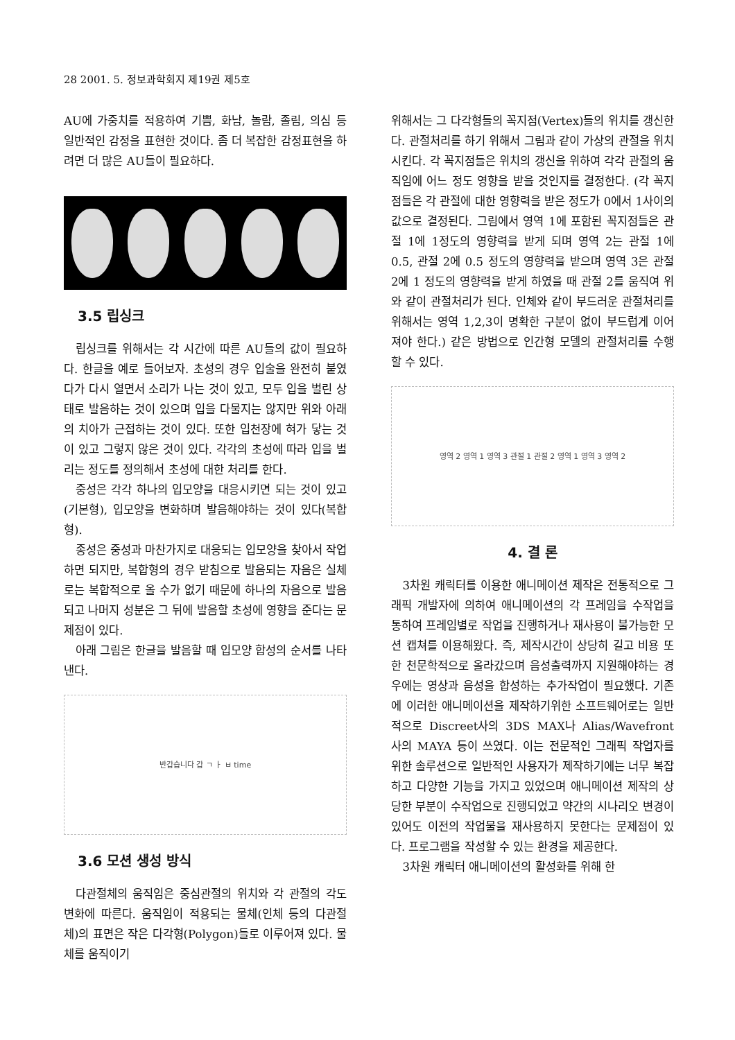28 2001. 5. 정보과학회지 제19권 제5호
AU에 가중치를 적용하여 기쁨, 화남, 놀람, 졸림, 의심 등 일반적인 감정을 표현한 것이다. 좀 더 복잡한 감정표현을 하려면 더 많은 AU들이 필요하다.
3.5 립싱크
립싱크를 위해서는 각 시간에 따른 AU들의 값이 필요하다. 한글을 예로 들어보자. 초성의 경우 입술을 완전히 붙였다가 다시 열면서 소리가 나는 것이 있고, 모두 입을 벌린 상태로 발음하는 것이 있으며 입을 다물지는 않지만 위와 아래의 치아가 근접하는 것이 있다. 또한 입천장에 혀가 닿는 것이 있고 그렇지 않은 것이 있다. 각각의 초성에 따라 입을 벌리는 정도를 정의해서 초성에 대한 처리를 한다.
중성은 각각 하나의 입모양을 대응시키면 되는 것이 있고(기본형), 입모양을 변화하며 발음해야하는 것이 있다(복합형).
종성은 중성과 마찬가지로 대응되는 입모양을 찾아서 작업하면 되지만, 복합형의 경우 받침으로 발음되는 자음은 실체로는 복합적으로 올 수가 없기 때문에 하나의 자음으로 발음되고 나머지 성분은 그 뒤에 발음할 초성에 영향을 준다는 문제점이 있다.
아래 그림은 한글을 발음할 때 입모양 합성의 순서를 나타낸다.
반갑습니다 갑 ㄱ ㅏ ㅂ time
3.6 모션 생성 방식
다관절체의 움직임은 중심관절의 위치와 각 관절의 각도 변화에 따른다. 움직임이 적용되는 물체(인체 등의 다관절체)의 표면은 작은 다각형(Polygon)들로 이루어져 있다. 물체를 움직이기
위해서는 그 다각형들의 꼭지점(Vertex)들의 위치를 갱신한다. 관절처리를 하기 위해서 그림과 같이 가상의 관절을 위치시킨다. 각 꼭지점들은 위치의 갱신을 위하여 각각 관절의 움직임에 어느 정도 영향을 받을 것인지를 결정한다. (각 꼭지점들은 각 관절에 대한 영향력을 받은 정도가 0에서 1사이의 값으로 결정된다. 그림에서 영역 1에 포함된 꼭지점들은 관절 1에 1정도의 영향력을 받게 되며 영역 2는 관절 1에 0.5, 관절 2에 0.5 정도의 영향력을 받으며 영역 3은 관절 2에 1 정도의 영향력을 받게 하였을 때 관절 2를 움직여 위와 같이 관절처리가 된다. 인체와 같이 부드러운 관절처리를 위해서는 영역 1,2,3이 명확한 구분이 없이 부드럽게 이어져야 한다.) 같은 방법으로 인간형 모델의 관절처리를 수행할 수 있다.
영역 2 영역 1 영역 3 관절 1 관절 2 영역 1 영역 3 영역 2
4. 결 론
3차원 캐릭터를 이용한 애니메이션 제작은 전통적으로 그래픽 개발자에 의하여 애니메이션의 각 프레임을 수작업을 통하여 프레임별로 작업을 진행하거나 재사용이 불가능한 모션 캡쳐를 이용해왔다. 즉, 제작시간이 상당히 길고 비용 또한 천문학적으로 올라갔으며 음성출력까지 지원해야하는 경우에는 영상과 음성을 합성하는 추가작업이 필요했다. 기존에 이러한 애니메이션을 제작하기위한 소프트웨어로는 일반적으로 Discreet사의 3DS MAX나 Alias/Wavefront 사의 MAYA 등이 쓰였다. 이는 전문적인 그래픽 작업자를 위한 솔루션으로 일반적인 사용자가 제작하기에는 너무 복잡하고 다양한 기능을 가지고 있었으며 애니메이션 제작의 상당한 부분이 수작업으로 진행되었고 약간의 시나리오 변경이 있어도 이전의 작업물을 재사용하지 못한다는 문제점이 있다. 프로그램을 작성할 수 있는 환경을 제공한다.
3차원 캐릭터 애니메이션의 활성화를 위해 한